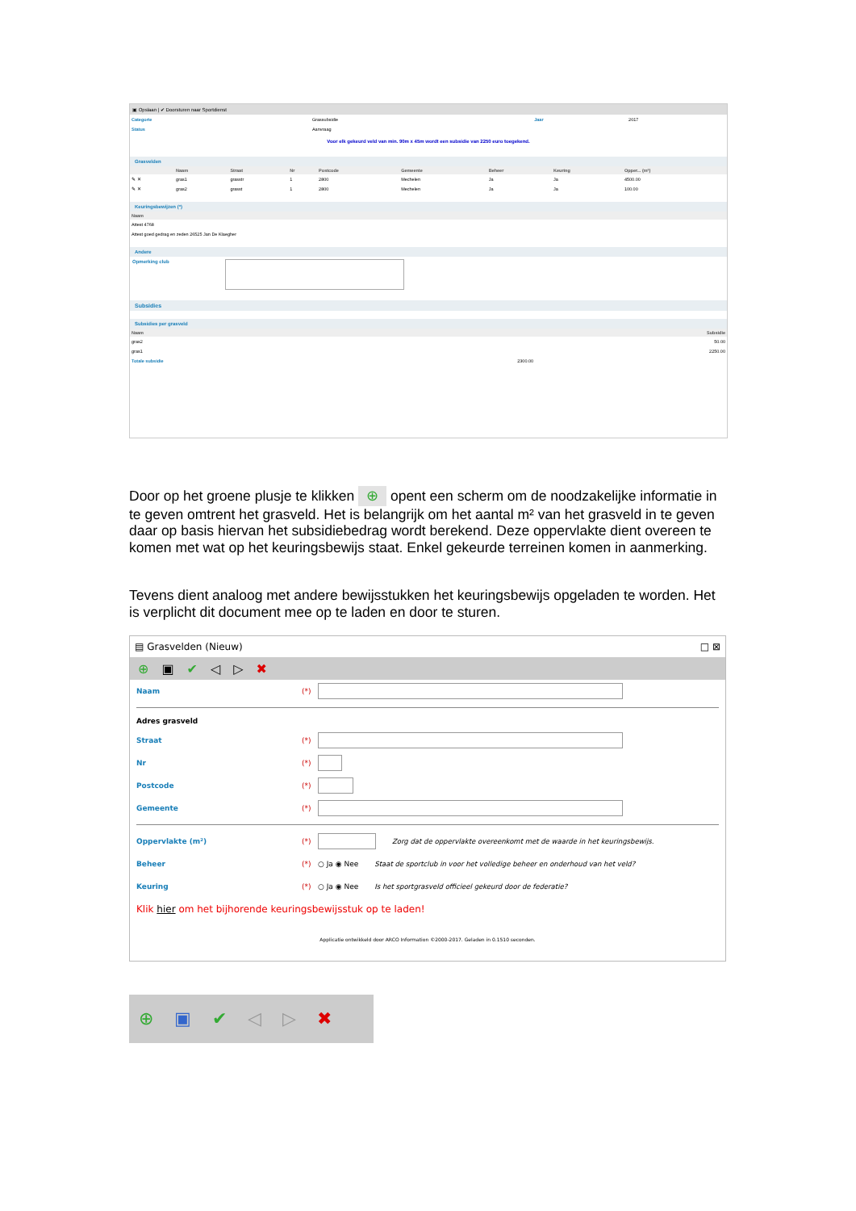▣ Opslaan | ✔ Doorsturen naar Sportdienst
| Categorie | Grassubsidie | Jaar | 2017 |
| Status | Aanvraag | | |
Voor elk gekeurd veld van min. 90m x 45m wordt een subsidie van 2250 euro toegekend.
Grasvelden
| | Naam | Straat | Nr | Postcode | Gemeente | Beheer | Keuring | Opper... (m²) |
| --- | --- | --- | --- | --- | --- | --- | --- | --- |
| ✎ ✕ | gras1 | grasstr | 1 | 2800 | Mechelen | Ja | Ja | 4500.00 |
| ✎ ✕ | gras2 | grasst | 1 | 2800 | Mechelen | Ja | Ja | 100.00 |
Keuringsbewijzen (*)
| Naam |
| --- |
| Attest 4768 |
| Attest goed gedrag en zeden 26525 Jan De Klaegher |
Andere
Opmerking club
Subsidies
Subsidies per grasveld
| Naam | Subsidie |
| --- | --- |
| gras2 | 50.00 |
| gras1 | 2250.00 |
| Totale subsidie | 2300.00 |
Door op het groene plusje te klikken ⊕ opent een scherm om de noodzakelijke informatie in te geven omtrent het grasveld. Het is belangrijk om het aantal m² van het grasveld in te geven daar op basis hiervan het subsidiebedrag wordt berekend. Deze oppervlakte dient overeen te komen met wat op het keuringsbewijs staat. Enkel gekeurde terreinen komen in aanmerking.
Tevens dient analoog met andere bewijsstukken het keuringsbewijs opgeladen te worden. Het is verplicht dit document mee op te laden en door te sturen.
▤ Grasvelden (Nieuw) □ ⊠
⊕ ▣ ✔ ◁ ▷ ✖
Naam (*)
Adres grasveld
Straat (*)
Nr (*)
Postcode (*)
Gemeente (*)
Oppervlakte (m²) (*)
Zorg dat de oppervlakte overeenkomt met de waarde in het keuringsbewijs.
Beheer (*) ○ Ja ◉ Nee Staat de sportclub in voor het volledige beheer en onderhoud van het veld?
Keuring (*) ○ Ja ◉ Nee Is het sportgrasveld officieel gekeurd door de federatie?
Klik hier om het bijhorende keuringsbewijsstuk op te laden!
Applicatie ontwikkeld door ARCO Information ©2000-2017. Geladen in 0.1510 seconden.
⊕ ▣ ✔ ◁ ▷ ✖